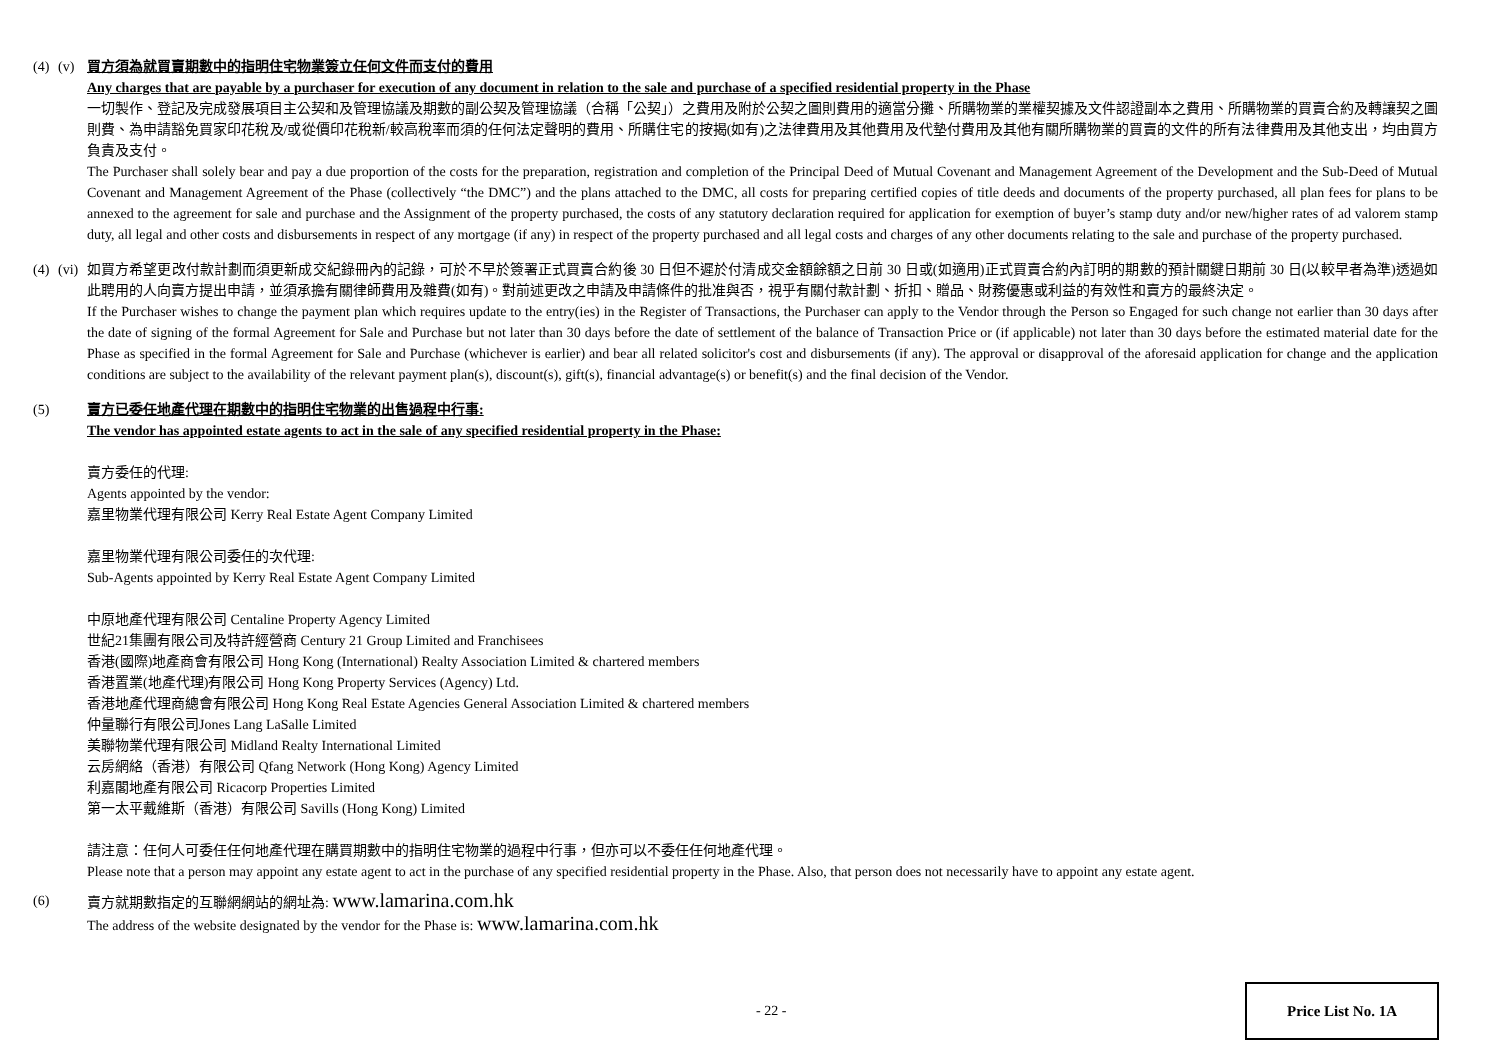(4)
(v) 買方須為就買賣期數中的指明住宅物業簽立任何文件而支付的費用
Any charges that are payable by a purchaser for execution of any document in relation to the sale and purchase of a specified residential property in the Phase
一切製作、登記及完成發展項目主公契和及管理協議及期數的副公契及管理協議（合稱「公契」）之費用及附於公契之圖則費用的適當分攤、所購物業的業權契據及文件認證副本之費用、所購物業的買賣合約及轉讓契之圖則費、為申請豁免買家印花稅及/或從價印花稅新/較高稅率而須的任何法定聲明的費用、所購住宅的按揭(如有)之法律費用及其他費用及代墊付費用及其他有關所購物業的買賣的文件的所有法律費用及其他支出，均由買方負責及支付。
The Purchaser shall solely bear and pay a due proportion of the costs for the preparation, registration and completion of the Principal Deed of Mutual Covenant and Management Agreement of the Development and the Sub-Deed of Mutual Covenant and Management Agreement of the Phase (collectively “the DMC”) and the plans attached to the DMC, all costs for preparing certified copies of title deeds and documents of the property purchased, all plan fees for plans to be annexed to the agreement for sale and purchase and the Assignment of the property purchased, the costs of any statutory declaration required for application for exemption of buyer’s stamp duty and/or new/higher rates of ad valorem stamp duty, all legal and other costs and disbursements in respect of any mortgage (if any) in respect of the property purchased and all legal costs and charges of any other documents relating to the sale and purchase of the property purchased.
(4)
(vi)
如買方希望更改付款計劃而須更新成交紀錄冊內的記錄，可於不早於簽署正式買賣合約後 30 日但不遲於付清成交金額餘額之日前 30 日或(如適用)正式買賣合約內訂明的期數的預計關鍵日期前 30 日(以較早者為準)透過如此聘用的人向賣方提出申請，並須承擔有關律師費用及雜費(如有)。對前述更改之申請及申請條件的批准與否，視乎有關付款計劃、折扣、贈品、財務優惠或利益的有效性和賣方的最終決定。
If the Purchaser wishes to change the payment plan which requires update to the entry(ies) in the Register of Transactions, the Purchaser can apply to the Vendor through the Person so Engaged for such change not earlier than 30 days after the date of signing of the formal Agreement for Sale and Purchase but not later than 30 days before the date of settlement of the balance of Transaction Price or (if applicable) not later than 30 days before the estimated material date for the Phase as specified in the formal Agreement for Sale and Purchase (whichever is earlier) and bear all related solicitor's cost and disbursements (if any). The approval or disapproval of the aforesaid application for change and the application conditions are subject to the availability of the relevant payment plan(s), discount(s), gift(s), financial advantage(s) or benefit(s) and the final decision of the Vendor.
(5) 賣方已委任地產代理在期數中的指明住宅物業的出售過程中行事:
The vendor has appointed estate agents to act in the sale of any specified residential property in the Phase:
賣方委任的代理:
Agents appointed by the vendor:
嘉里物業代理有限公司 Kerry Real Estate Agent Company Limited
嘉里物業代理有限公司委任的次代理:
Sub-Agents appointed by Kerry Real Estate Agent Company Limited
中原地產代理有限公司 Centaline Property Agency Limited
世紀21集團有限公司及特許經營商 Century 21 Group Limited and Franchisees
香港(國際)地產商會有限公司 Hong Kong (International) Realty Association Limited & chartered members
香港置業(地產代理)有限公司 Hong Kong Property Services (Agency) Ltd.
香港地產代理商總會有限公司 Hong Kong Real Estate Agencies General Association Limited & chartered members
仲量聯行有限公司Jones Lang LaSalle Limited
美聯物業代理有限公司 Midland Realty International Limited
云房網絡（香港）有限公司 Qfang Network (Hong Kong) Agency Limited
利嘉閣地產有限公司 Ricacorp Properties Limited
第一太平戴維斯（香港）有限公司 Savills (Hong Kong) Limited
請注意：任何人可委任任何地產代理在購買期數中的指明住宅物業的過程中行事，但亦可以不委任任何地產代理。
Please note that a person may appoint any estate agent to act in the purchase of any specified residential property in the Phase. Also, that person does not necessarily have to appoint any estate agent.
(6) 賣方就期數指定的互聯網網站的網址為: www.lamarina.com.hk
The address of the website designated by the vendor for the Phase is: www.lamarina.com.hk
- 22 -
Price List No. 1A